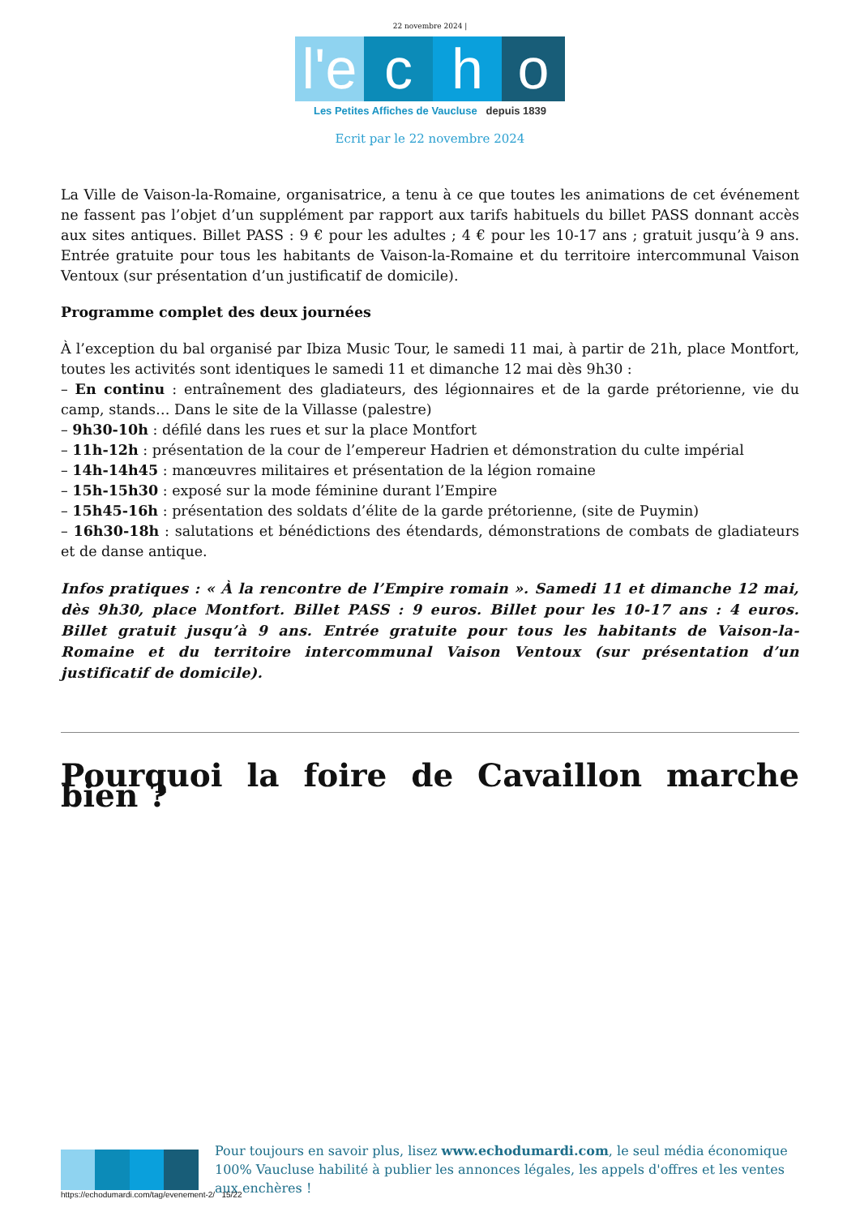22 novembre 2024 |
l'e c h o
Les Petites Affiches de Vaucluse depuis 1839
Ecrit par le 22 novembre 2024
La Ville de Vaison-la-Romaine, organisatrice, a tenu à ce que toutes les animations de cet événement ne fassent pas l’objet d’un supplément par rapport aux tarifs habituels du billet PASS donnant accès aux sites antiques. Billet PASS : 9 € pour les adultes ; 4 € pour les 10-17 ans ; gratuit jusqu’à 9 ans. Entrée gratuite pour tous les habitants de Vaison-la-Romaine et du territoire intercommunal Vaison Ventoux (sur présentation d’un justificatif de domicile).
Programme complet des deux journées
À l’exception du bal organisé par Ibiza Music Tour, le samedi 11 mai, à partir de 21h, place Montfort, toutes les activités sont identiques le samedi 11 et dimanche 12 mai dès 9h30 :
– En continu : entraînement des gladiateurs, des légionnaires et de la garde prétorienne, vie du camp, stands… Dans le site de la Villasse (palestre)
– 9h30-10h : défilé dans les rues et sur la place Montfort
– 11h-12h : présentation de la cour de l’empereur Hadrien et démonstration du culte impérial
– 14h-14h45 : manœuvres militaires et présentation de la légion romaine
– 15h-15h30 : exposé sur la mode féminine durant l’Empire
– 15h45-16h : présentation des soldats d’élite de la garde prétorienne, (site de Puymin)
– 16h30-18h : salutations et bénédictions des étendards, démonstrations de combats de gladiateurs et de danse antique.
Infos pratiques : « À la rencontre de l’Empire romain ». Samedi 11 et dimanche 12 mai, dès 9h30, place Montfort. Billet PASS : 9 euros. Billet pour les 10-17 ans : 4 euros. Billet gratuit jusqu’à 9 ans. Entrée gratuite pour tous les habitants de Vaison-la-Romaine et du territoire intercommunal Vaison Ventoux (sur présentation d’un justificatif de domicile).
Pourquoi la foire de Cavaillon marche bien ?
Pour toujours en savoir plus, lisez www.echodumardi.com, le seul média économique 100% Vaucluse habilité à publier les annonces légales, les appels d'offres et les ventes aux enchères !
https://echodumardi.com/tag/evenement-2/ 15/22